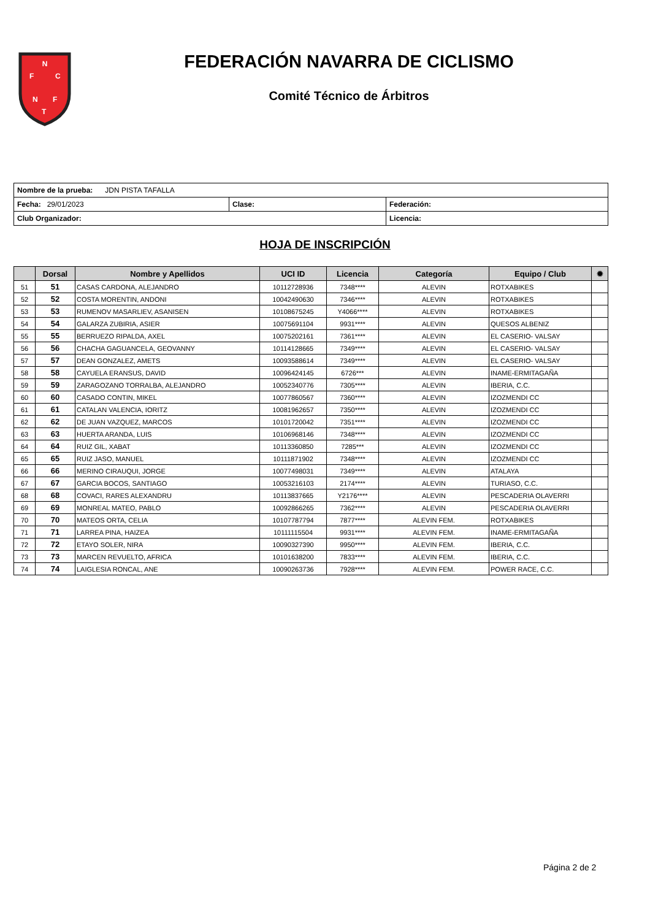N
F
C
N
F
T
FEDERACIÓN NAVARRA DE CICLISMO
Comité Técnico de Árbitros
| Nombre de la prueba: JDN PISTA TAFALLA | | |
| Fecha: 29/01/2023 | Clase: | Federación: |
| Club Organizador: | | Licencia: |
HOJA DE INSCRIPCIÓN
| | Dorsal | Nombre y Apellidos | UCI ID | Licencia | Categoría | Equipo / Club | ✹ |
| --- | --- | --- | --- | --- | --- | --- | --- |
| 51 | 51 | CASAS CARDONA, ALEJANDRO | 10112728936 | 7348**** | ALEVIN | ROTXABIKES | |
| 52 | 52 | COSTA MORENTIN, ANDONI | 10042490630 | 7346**** | ALEVIN | ROTXABIKES | |
| 53 | 53 | RUMENOV MASARLIEV, ASANISEN | 10108675245 | Y4066**** | ALEVIN | ROTXABIKES | |
| 54 | 54 | GALARZA ZUBIRIA, ASIER | 10075691104 | 9931**** | ALEVIN | QUESOS ALBENIZ | |
| 55 | 55 | BERRUEZO RIPALDA, AXEL | 10075202161 | 7361**** | ALEVIN | EL CASERIO- VALSAY | |
| 56 | 56 | CHACHA GAGUANCELA, GEOVANNY | 10114128665 | 7349**** | ALEVIN | EL CASERIO- VALSAY | |
| 57 | 57 | DEAN GONZALEZ, AMETS | 10093588614 | 7349**** | ALEVIN | EL CASERIO- VALSAY | |
| 58 | 58 | CAYUELA ERANSUS, DAVID | 10096424145 | 6726*** | ALEVIN | INAME-ERMITAGAÑA | |
| 59 | 59 | ZARAGOZANO TORRALBA, ALEJANDRO | 10052340776 | 7305**** | ALEVIN | IBERIA, C.C. | |
| 60 | 60 | CASADO CONTIN, MIKEL | 10077860567 | 7360**** | ALEVIN | IZOZMENDI CC | |
| 61 | 61 | CATALAN VALENCIA, IORITZ | 10081962657 | 7350**** | ALEVIN | IZOZMENDI CC | |
| 62 | 62 | DE JUAN VAZQUEZ, MARCOS | 10101720042 | 7351**** | ALEVIN | IZOZMENDI CC | |
| 63 | 63 | HUERTA ARANDA, LUIS | 10106968146 | 7348**** | ALEVIN | IZOZMENDI CC | |
| 64 | 64 | RUIZ GIL, XABAT | 10113360850 | 7285*** | ALEVIN | IZOZMENDI CC | |
| 65 | 65 | RUIZ JASO, MANUEL | 10111871902 | 7348**** | ALEVIN | IZOZMENDI CC | |
| 66 | 66 | MERINO CIRAUQUI, JORGE | 10077498031 | 7349**** | ALEVIN | ATALAYA | |
| 67 | 67 | GARCIA BOCOS, SANTIAGO | 10053216103 | 2174**** | ALEVIN | TURIASO, C.C. | |
| 68 | 68 | COVACI, RARES ALEXANDRU | 10113837665 | Y2176**** | ALEVIN | PESCADERIA OLAVERRI | |
| 69 | 69 | MONREAL MATEO, PABLO | 10092866265 | 7362**** | ALEVIN | PESCADERIA OLAVERRI | |
| 70 | 70 | MATEOS ORTA, CELIA | 10107787794 | 7877**** | ALEVIN FEM. | ROTXABIKES | |
| 71 | 71 | LARREA PINA, HAIZEA | 10111115504 | 9931**** | ALEVIN FEM. | INAME-ERMITAGAÑA | |
| 72 | 72 | ETAYO SOLER, NIRA | 10090327390 | 9950**** | ALEVIN FEM. | IBERIA, C.C. | |
| 73 | 73 | MARCEN REVUELTO, AFRICA | 10101638200 | 7833**** | ALEVIN FEM. | IBERIA, C.C. | |
| 74 | 74 | LAIGLESIA RONCAL, ANE | 10090263736 | 7928**** | ALEVIN FEM. | POWER RACE, C.C. | |
Página 2 de 2